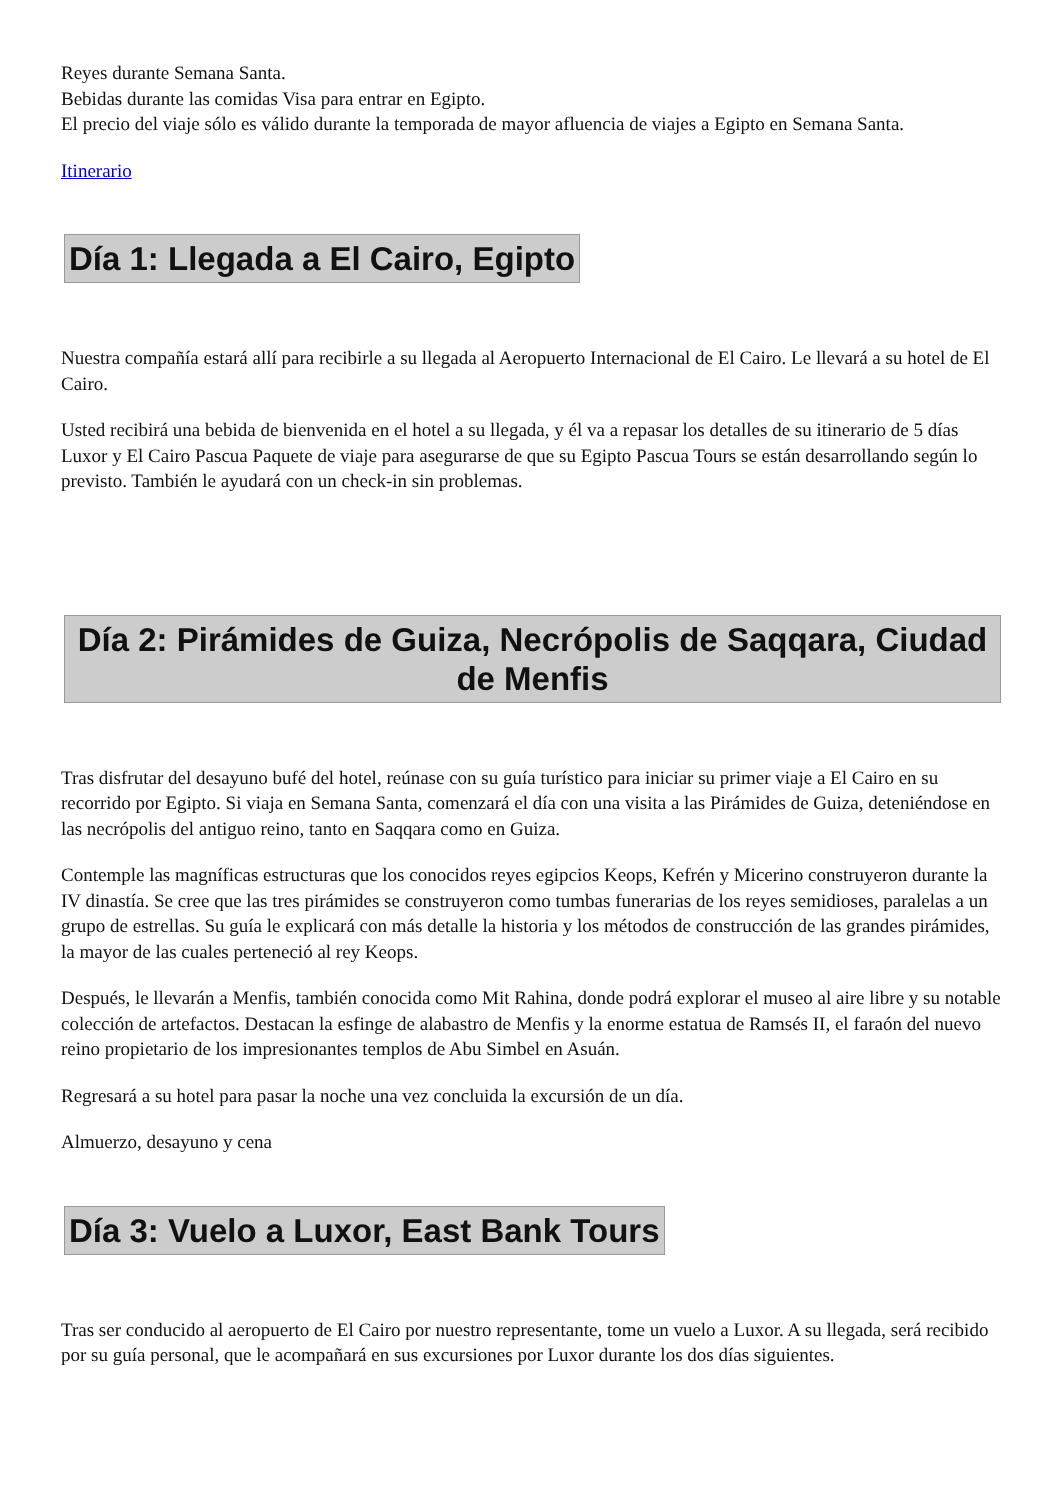Reyes durante Semana Santa.
Bebidas durante las comidas Visa para entrar en Egipto.
El precio del viaje sólo es válido durante la temporada de mayor afluencia de viajes a Egipto en Semana Santa.
Itinerario
Día 1: Llegada a El Cairo, Egipto
Nuestra compañía estará allí para recibirle a su llegada al Aeropuerto Internacional de El Cairo. Le llevará a su hotel de El Cairo.
Usted recibirá una bebida de bienvenida en el hotel a su llegada, y él va a repasar los detalles de su itinerario de 5 días Luxor y El Cairo Pascua Paquete de viaje para asegurarse de que su Egipto Pascua Tours se están desarrollando según lo previsto. También le ayudará con un check-in sin problemas.
Día 2: Pirámides de Guiza, Necrópolis de Saqqara, Ciudad de Menfis
Tras disfrutar del desayuno bufé del hotel, reúnase con su guía turístico para iniciar su primer viaje a El Cairo en su recorrido por Egipto. Si viaja en Semana Santa, comenzará el día con una visita a las Pirámides de Guiza, deteniéndose en las necrópolis del antiguo reino, tanto en Saqqara como en Guiza.
Contemple las magníficas estructuras que los conocidos reyes egipcios Keops, Kefrén y Micerino construyeron durante la IV dinastía. Se cree que las tres pirámides se construyeron como tumbas funerarias de los reyes semidioses, paralelas a un grupo de estrellas. Su guía le explicará con más detalle la historia y los métodos de construcción de las grandes pirámides, la mayor de las cuales perteneció al rey Keops.
Después, le llevarán a Menfis, también conocida como Mit Rahina, donde podrá explorar el museo al aire libre y su notable colección de artefactos. Destacan la esfinge de alabastro de Menfis y la enorme estatua de Ramsés II, el faraón del nuevo reino propietario de los impresionantes templos de Abu Simbel en Asuán.
Regresará a su hotel para pasar la noche una vez concluida la excursión de un día.
Almuerzo, desayuno y cena
Día 3: Vuelo a Luxor, East Bank Tours
Tras ser conducido al aeropuerto de El Cairo por nuestro representante, tome un vuelo a Luxor. A su llegada, será recibido por su guía personal, que le acompañará en sus excursiones por Luxor durante los dos días siguientes.